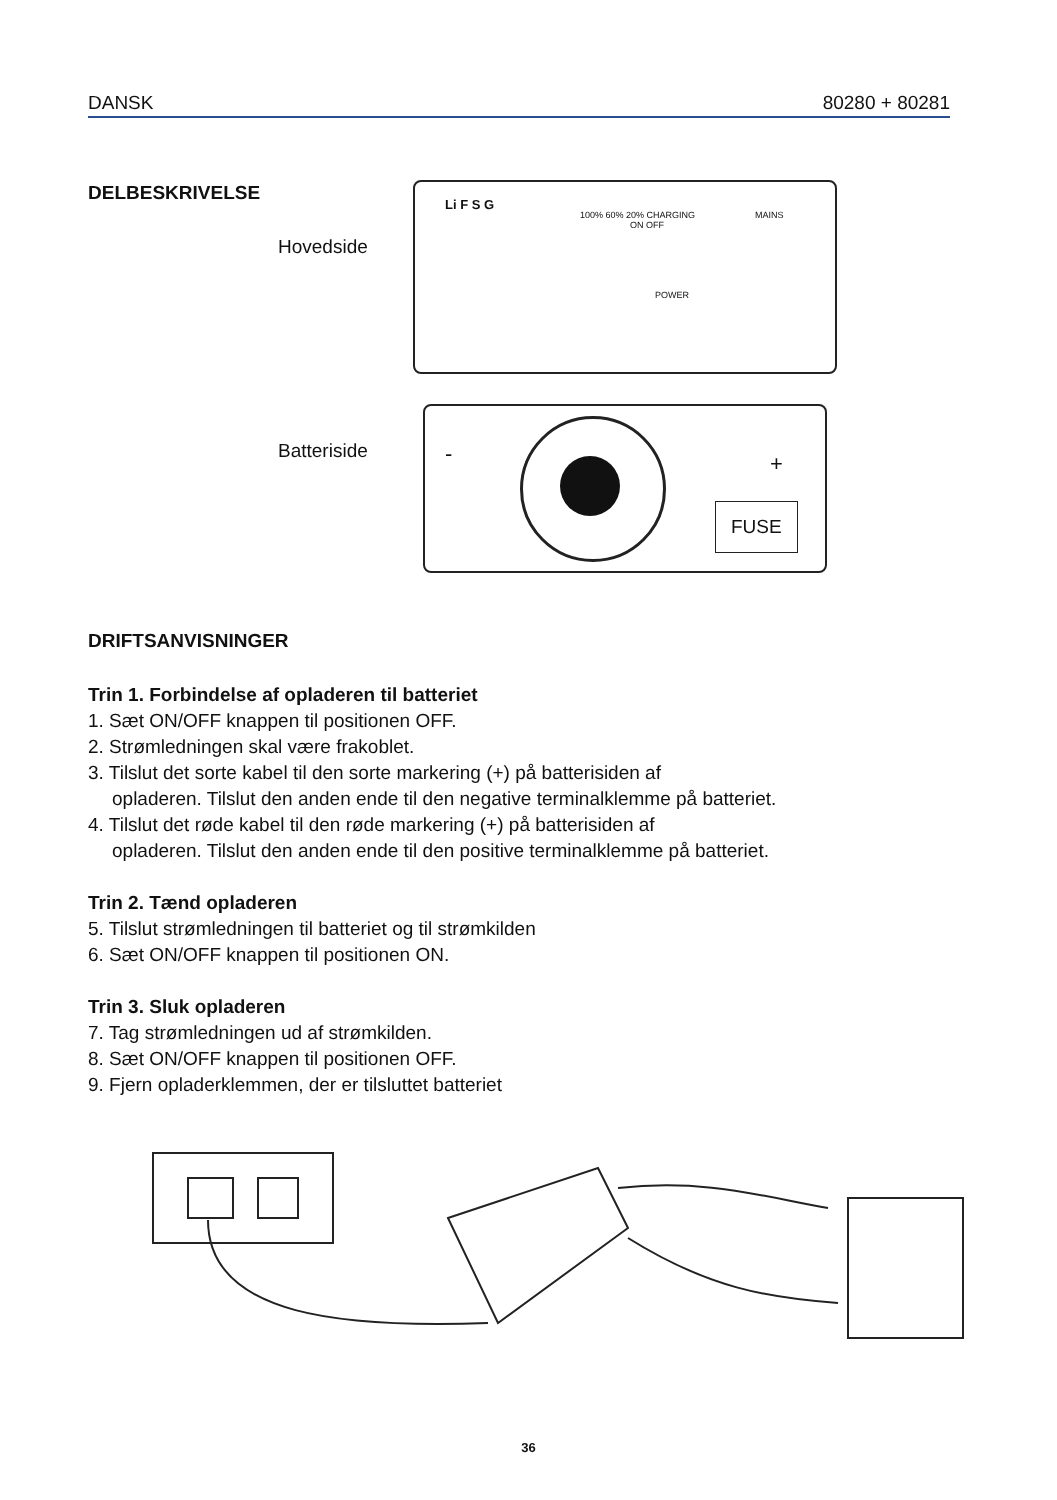DANSK 80280 + 80281
DELBESKRIVELSE
Hovedside
Batteriside
Li F S G 100% 60% 20% CHARGING
POWER
ON OFF
MAINS
FUSE
- +
DRIFTSANVISNINGER
Trin 1. Forbindelse af opladeren til batteriet
1. Sæt ON/OFF knappen til positionen OFF.
2. Strømledningen skal være frakoblet.
3. Tilslut det sorte kabel til den sorte markering (+) på batterisiden af
opladeren. Tilslut den anden ende til den negative terminalklemme på batteriet.
4. Tilslut det røde kabel til den røde markering (+) på batterisiden af
opladeren. Tilslut den anden ende til den positive terminalklemme på batteriet.
Trin 2. Tænd opladeren
5. Tilslut strømledningen til batteriet og til strømkilden
6. Sæt ON/OFF knappen til positionen ON.
Trin 3. Sluk opladeren
7. Tag strømledningen ud af strømkilden.
8. Sæt ON/OFF knappen til positionen OFF.
9. Fjern opladerklemmen, der er tilsluttet batteriet
36